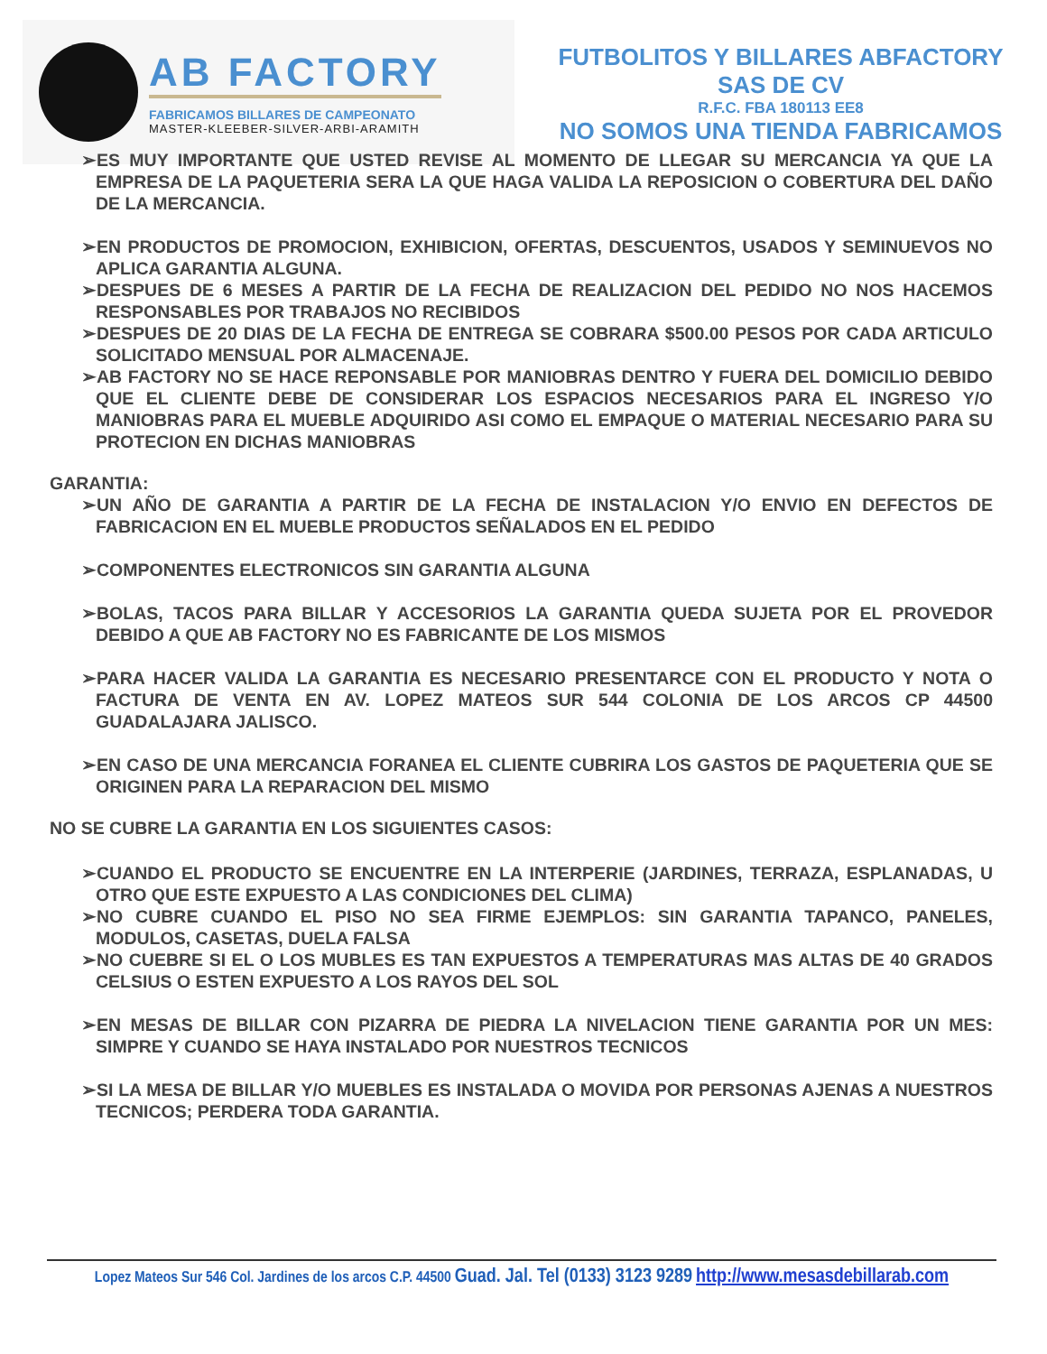AB FACTORY
FABRICAMOS BILLARES DE CAMPEONATO
MASTER-KLEEBER-SILVER-ARBI-ARAMITH
FUTBOLITOS Y BILLARES ABFACTORY
SAS DE CV
R.F.C. FBA 180113 EE8
NO SOMOS UNA TIENDA FABRICAMOS
➢ES MUY IMPORTANTE QUE USTED REVISE AL MOMENTO DE LLEGAR SU MERCANCIA YA QUE LA EMPRESA DE LA PAQUETERIA SERA LA QUE HAGA VALIDA LA REPOSICION O COBERTURA DEL DAÑO DE LA MERCANCIA.
➢EN PRODUCTOS DE PROMOCION, EXHIBICION, OFERTAS, DESCUENTOS, USADOS Y SEMINUEVOS NO APLICA GARANTIA ALGUNA.
➢DESPUES DE 6 MESES A PARTIR DE LA FECHA DE REALIZACION DEL PEDIDO NO NOS HACEMOS RESPONSABLES POR TRABAJOS NO RECIBIDOS
➢DESPUES DE 20 DIAS DE LA FECHA DE ENTREGA SE COBRARA $500.00 PESOS POR CADA ARTICULO SOLICITADO MENSUAL POR ALMACENAJE.
➢AB FACTORY NO SE HACE REPONSABLE POR MANIOBRAS DENTRO Y FUERA DEL DOMICILIO DEBIDO QUE EL CLIENTE DEBE DE CONSIDERAR LOS ESPACIOS NECESARIOS PARA EL INGRESO Y/O MANIOBRAS PARA EL MUEBLE ADQUIRIDO ASI COMO EL EMPAQUE O MATERIAL NECESARIO PARA SU PROTECION EN DICHAS MANIOBRAS
GARANTIA:
➢UN AÑO DE GARANTIA A PARTIR DE LA FECHA DE INSTALACION Y/O ENVIO EN DEFECTOS DE FABRICACION EN EL MUEBLE PRODUCTOS SEÑALADOS EN EL PEDIDO
➢COMPONENTES ELECTRONICOS SIN GARANTIA ALGUNA
➢BOLAS, TACOS PARA BILLAR Y ACCESORIOS LA GARANTIA QUEDA SUJETA POR EL PROVEDOR DEBIDO A QUE AB FACTORY NO ES FABRICANTE DE LOS MISMOS
➢PARA HACER VALIDA LA GARANTIA ES NECESARIO PRESENTARCE CON EL PRODUCTO Y NOTA O FACTURA DE VENTA EN AV. LOPEZ MATEOS SUR 544 COLONIA DE LOS ARCOS CP 44500 GUADALAJARA JALISCO.
➢EN CASO DE UNA MERCANCIA FORANEA EL CLIENTE CUBRIRA LOS GASTOS DE PAQUETERIA QUE SE ORIGINEN PARA LA REPARACION DEL MISMO
NO SE CUBRE LA GARANTIA EN LOS SIGUIENTES CASOS:
➢CUANDO EL PRODUCTO SE ENCUENTRE EN LA INTERPERIE (JARDINES, TERRAZA, ESPLANADAS, U OTRO QUE ESTE EXPUESTO A LAS CONDICIONES DEL CLIMA)
➢NO CUBRE CUANDO EL PISO NO SEA FIRME EJEMPLOS: SIN GARANTIA TAPANCO, PANELES, MODULOS, CASETAS, DUELA FALSA
➢NO CUEBRE SI EL O LOS MUBLES ES TAN EXPUESTOS A TEMPERATURAS MAS ALTAS DE 40 GRADOS CELSIUS O ESTEN EXPUESTO A LOS RAYOS DEL SOL
➢EN MESAS DE BILLAR CON PIZARRA DE PIEDRA LA NIVELACION TIENE GARANTIA POR UN MES: SIMPRE Y CUANDO SE HAYA INSTALADO POR NUESTROS TECNICOS
➢SI LA MESA DE BILLAR Y/O MUEBLES ES INSTALADA O MOVIDA POR PERSONAS AJENAS A NUESTROS TECNICOS; PERDERA TODA GARANTIA.
Lopez Mateos Sur 546 Col. Jardines de los arcos C.P. 44500 Guad. Jal. Tel (0133) 3123 9289 http://www.mesasdebillarab.com